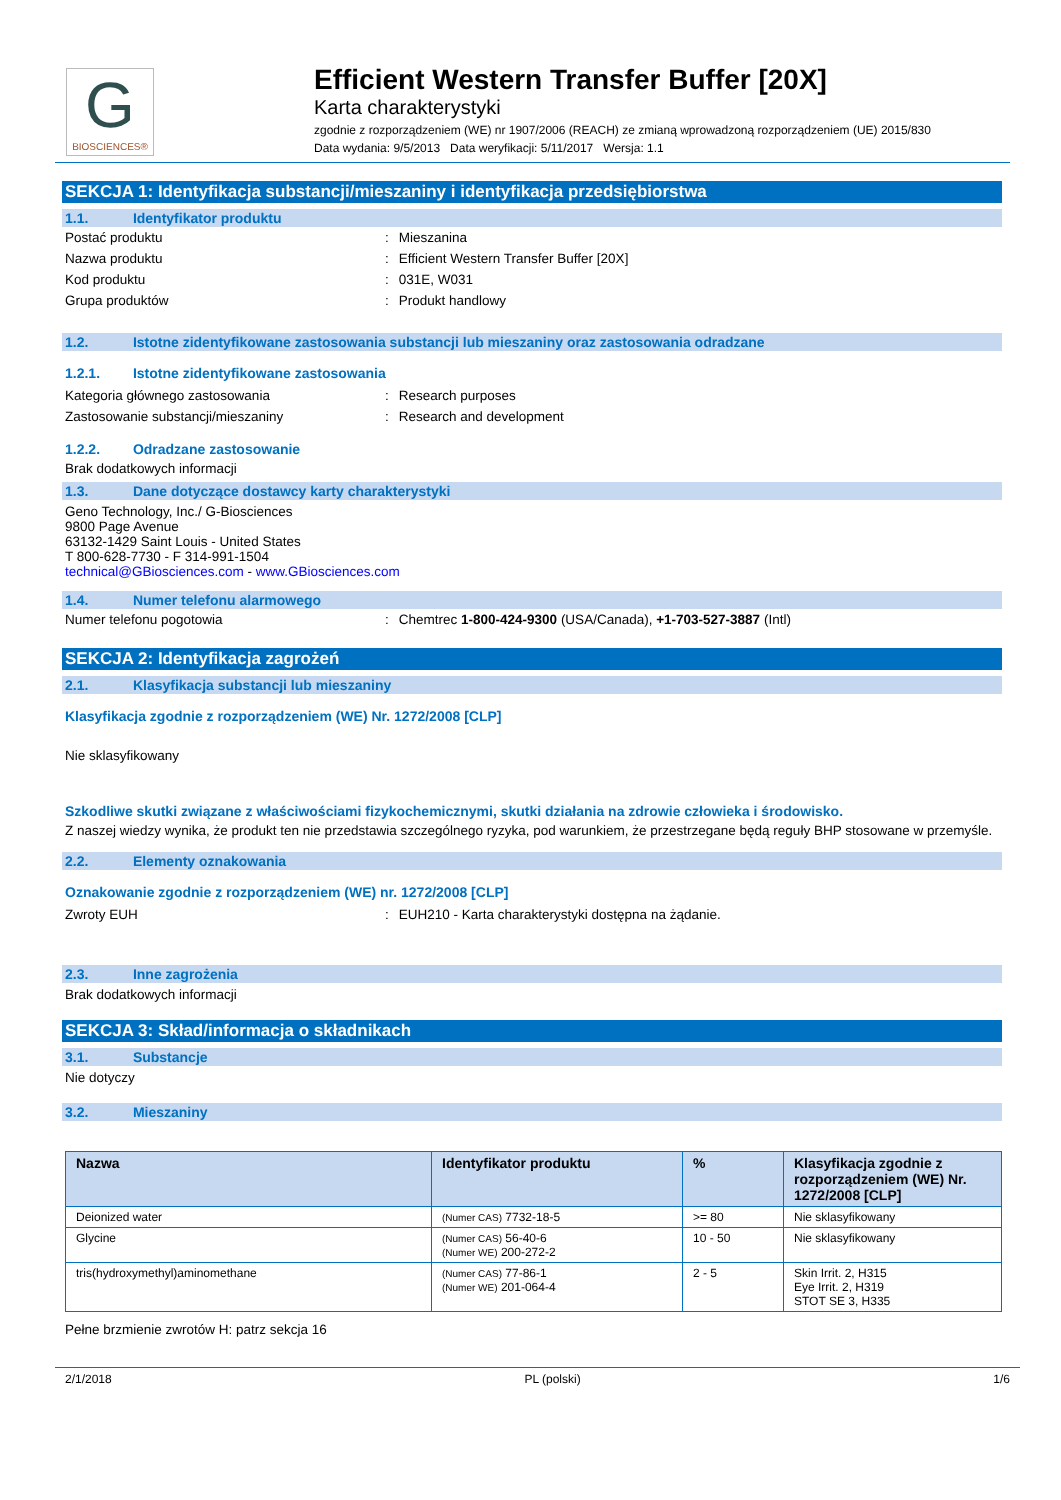G
BIOSCIENCES®
Efficient Western Transfer Buffer [20X]
Karta charakterystyki
zgodnie z rozporządzeniem (WE) nr 1907/2006 (REACH) ze zmianą wprowadzoną rozporządzeniem (UE) 2015/830
Data wydania: 9/5/2013 Data weryfikacji: 5/11/2017 Wersja: 1.1
SEKCJA 1: Identyfikacja substancji/mieszaniny i identyfikacja przedsiębiorstwa
1.1. Identyfikator produktu
Postać produktu
:
Mieszanina
Nazwa produktu
:
Efficient Western Transfer Buffer [20X]
Kod produktu
:
031E, W031
Grupa produktów
:
Produkt handlowy
1.2. Istotne zidentyfikowane zastosowania substancji lub mieszaniny oraz zastosowania odradzane
1.2.1. Istotne zidentyfikowane zastosowania
Kategoria głównego zastosowania
:
Research purposes
Zastosowanie substancji/mieszaniny
:
Research and development
1.2.2. Odradzane zastosowanie
Brak dodatkowych informacji
1.3. Dane dotyczące dostawcy karty charakterystyki
Geno Technology, Inc./ G-Biosciences
9800 Page Avenue
63132-1429 Saint Louis - United States
T 800-628-7730 - F 314-991-1504
technical@GBiosciences.com - www.GBiosciences.com
1.4. Numer telefonu alarmowego
Numer telefonu pogotowia
:
Chemtrec 1-800-424-9300 (USA/Canada), +1-703-527-3887 (Intl)
SEKCJA 2: Identyfikacja zagrożeń
2.1. Klasyfikacja substancji lub mieszaniny
Klasyfikacja zgodnie z rozporządzeniem (WE) Nr. 1272/2008 [CLP]
Nie sklasyfikowany
Szkodliwe skutki związane z właściwościami fizykochemicznymi, skutki działania na zdrowie człowieka i środowisko.
Z naszej wiedzy wynika, że produkt ten nie przedstawia szczególnego ryzyka, pod warunkiem, że przestrzegane będą reguły BHP stosowane w przemyśle.
2.2. Elementy oznakowania
Oznakowanie zgodnie z rozporządzeniem (WE) nr. 1272/2008 [CLP]
Zwroty EUH
:
EUH210 - Karta charakterystyki dostępna na żądanie.
2.3. Inne zagrożenia
Brak dodatkowych informacji
SEKCJA 3: Skład/informacja o składnikach
3.1. Substancje
Nie dotyczy
3.2. Mieszaniny
| Nazwa | Identyfikator produktu | % | Klasyfikacja zgodnie z rozporządzeniem (WE) Nr. 1272/2008 [CLP] |
| --- | --- | --- | --- |
| Deionized water | (Numer CAS) 7732-18-5 | >= 80 | Nie sklasyfikowany |
| Glycine | (Numer CAS) 56-40-6 (Numer WE) 200-272-2 | 10 - 50 | Nie sklasyfikowany |
| tris(hydroxymethyl)aminomethane | (Numer CAS) 77-86-1 (Numer WE) 201-064-4 | 2 - 5 | Skin Irrit. 2, H315 Eye Irrit. 2, H319 STOT SE 3, H335 |
Pełne brzmienie zwrotów H: patrz sekcja 16
2/1/2018 PL (polski) 1/6